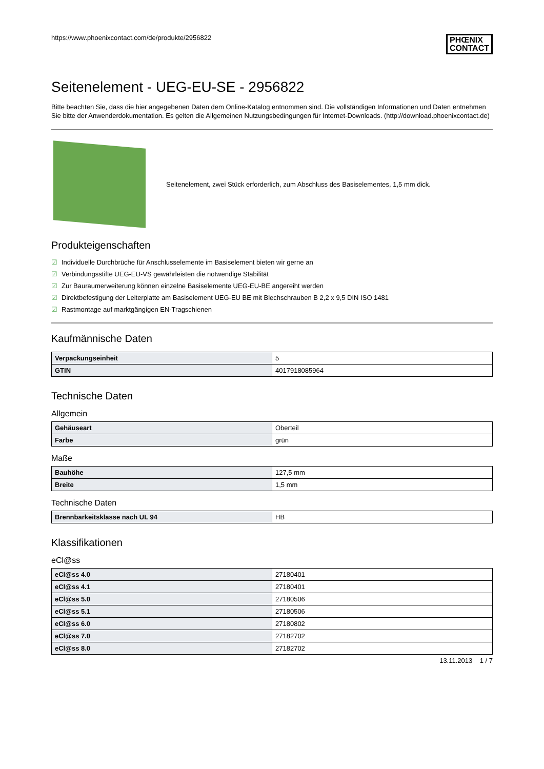https://www.phoenixcontact.com/de/produkte/2956822
PHŒNIX
CONTACT
Seitenelement - UEG-EU-SE - 2956822
Bitte beachten Sie, dass die hier angegebenen Daten dem Online-Katalog entnommen sind. Die vollständigen Informationen und Daten entnehmen Sie bitte der Anwenderdokumentation. Es gelten die Allgemeinen Nutzungsbedingungen für Internet-Downloads. (http://download.phoenixcontact.de)
Seitenelement, zwei Stück erforderlich, zum Abschluss des Basiselementes, 1,5 mm dick.
Produkteigenschaften
☑ Individuelle Durchbrüche für Anschlusselemente im Basiselement bieten wir gerne an
☑ Verbindungsstifte UEG-EU-VS gewährleisten die notwendige Stabilität
☑ Zur Bauraumerweiterung können einzelne Basiselemente UEG-EU-BE angereiht werden
☑ Direktbefestigung der Leiterplatte am Basiselement UEG-EU BE mit Blechschrauben B 2,2 x 9,5 DIN ISO 1481
☑ Rastmontage auf marktgängigen EN-Tragschienen
Kaufmännische Daten
| Verpackungseinheit | 5 |
| GTIN | 4017918085964 |
Technische Daten
Allgemein
| Gehäuseart | Oberteil |
| Farbe | grün |
Maße
| Bauhöhe | 127,5 mm |
| Breite | 1,5 mm |
Technische Daten
| Brennbarkeitsklasse nach UL 94 | HB |
Klassifikationen
eCl@ss
| eCl@ss 4.0 | 27180401 |
| eCl@ss 4.1 | 27180401 |
| eCl@ss 5.0 | 27180506 |
| eCl@ss 5.1 | 27180506 |
| eCl@ss 6.0 | 27180802 |
| eCl@ss 7.0 | 27182702 |
| eCl@ss 8.0 | 27182702 |
13.11.2013 1 / 7